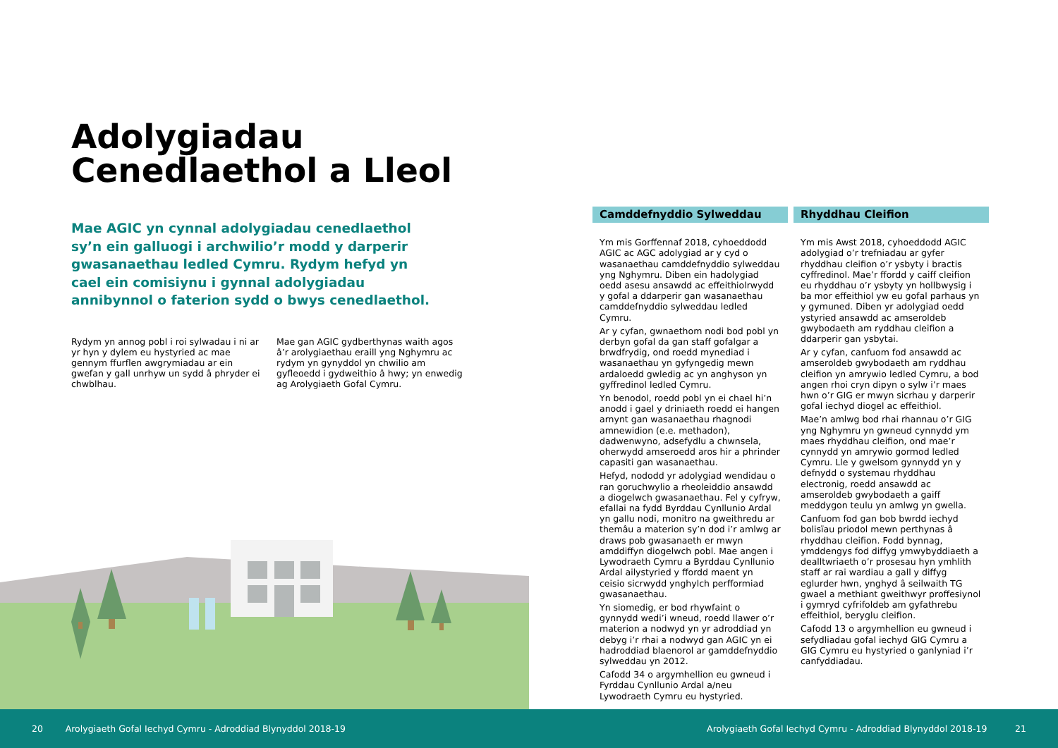Adolygiadau
Cenedlaethol a Lleol
Mae AGIC yn cynnal adolygiadau cenedlaethol sy’n ein galluogi i archwilio’r modd y darperir gwasanaethau ledled Cymru. Rydym hefyd yn cael ein comisiynu i gynnal adolygiadau annibynnol o faterion sydd o bwys cenedlaethol.
Rydym yn annog pobl i roi sylwadau i ni ar yr hyn y dylem eu hystyried ac mae gennym ffurflen awgrymiadau ar ein gwefan y gall unrhyw un sydd â phryder ei chwblhau.
Mae gan AGIC gydberthynas waith agos â’r arolygiaethau eraill yng Nghymru ac rydym yn gynyddol yn chwilio am gyfleoedd i gydweithio â hwy; yn enwedig ag Arolygiaeth Gofal Cymru.
Camddefnyddio Sylweddau
Ym mis Gorffennaf 2018, cyhoeddodd AGIC ac AGC adolygiad ar y cyd o wasanaethau camddefnyddio sylweddau yng Nghymru. Diben ein hadolygiad oedd asesu ansawdd ac effeithiolrwydd y gofal a ddarperir gan wasanaethau camddefnyddio sylweddau ledled Cymru.
Ar y cyfan, gwnaethom nodi bod pobl yn derbyn gofal da gan staff gofalgar a brwdfrydig, ond roedd mynediad i wasanaethau yn gyfyngedig mewn ardaloedd gwledig ac yn anghyson yn gyffredinol ledled Cymru.
Yn benodol, roedd pobl yn ei chael hi’n anodd i gael y driniaeth roedd ei hangen arnynt gan wasanaethau rhagnodi amnewidion (e.e. methadon), dadwenwyno, adsefydlu a chwnsela, oherwydd amseroedd aros hir a phrinder capasiti gan wasanaethau.
Hefyd, nododd yr adolygiad wendidau o ran goruchwylio a rheoleiddio ansawdd a diogelwch gwasanaethau. Fel y cyfryw, efallai na fydd Byrddau Cynllunio Ardal yn gallu nodi, monitro na gweithredu ar themâu a materion sy’n dod i’r amlwg ar draws pob gwasanaeth er mwyn amddiffyn diogelwch pobl. Mae angen i Lywodraeth Cymru a Byrddau Cynllunio Ardal ailystyried y ffordd maent yn ceisio sicrwydd ynghylch perfformiad gwasanaethau.
Yn siomedig, er bod rhywfaint o gynnydd wedi’i wneud, roedd llawer o’r materion a nodwyd yn yr adroddiad yn debyg i’r rhai a nodwyd gan AGIC yn ei hadroddiad blaenorol ar gamddefnyddio sylweddau yn 2012.
Cafodd 34 o argymhellion eu gwneud i Fyrddau Cynllunio Ardal a/neu Lywodraeth Cymru eu hystyried.
Rhyddhau Cleifion
Ym mis Awst 2018, cyhoeddodd AGIC adolygiad o’r trefniadau ar gyfer rhyddhau cleifion o’r ysbyty i bractis cyffredinol. Mae’r ffordd y caiff cleifion eu rhyddhau o’r ysbyty yn hollbwysig i ba mor effeithiol yw eu gofal parhaus yn y gymuned. Diben yr adolygiad oedd ystyried ansawdd ac amseroldeb gwybodaeth am ryddhau cleifion a ddarperir gan ysbytai.
Ar y cyfan, canfuom fod ansawdd ac amseroldeb gwybodaeth am ryddhau cleifion yn amrywio ledled Cymru, a bod angen rhoi cryn dipyn o sylw i’r maes hwn o’r GIG er mwyn sicrhau y darperir gofal iechyd diogel ac effeithiol.
Mae’n amlwg bod rhai rhannau o’r GIG yng Nghymru yn gwneud cynnydd ym maes rhyddhau cleifion, ond mae’r cynnydd yn amrywio gormod ledled Cymru. Lle y gwelsom gynnydd yn y defnydd o systemau rhyddhau electronig, roedd ansawdd ac amseroldeb gwybodaeth a gaiff meddygon teulu yn amlwg yn gwella.
Canfuom fod gan bob bwrdd iechyd bolisïau priodol mewn perthynas â rhyddhau cleifion. Fodd bynnag, ymddengys fod diffyg ymwybyddiaeth a dealltwriaeth o’r prosesau hyn ymhlith staff ar rai wardiau a gall y diffyg eglurder hwn, ynghyd â seilwaith TG gwael a methiant gweithwyr proffesiynol i gymryd cyfrifoldeb am gyfathrebu effeithiol, beryglu cleifion.
Cafodd 13 o argymhellion eu gwneud i sefydliadau gofal iechyd GIG Cymru a GIG Cymru eu hystyried o ganlyniad i’r canfyddiadau.
20 Arolygiaeth Gofal Iechyd Cymru - Adroddiad Blynyddol 2018-19 Arolygiaeth Gofal Iechyd Cymru - Adroddiad Blynyddol 2018-19 21